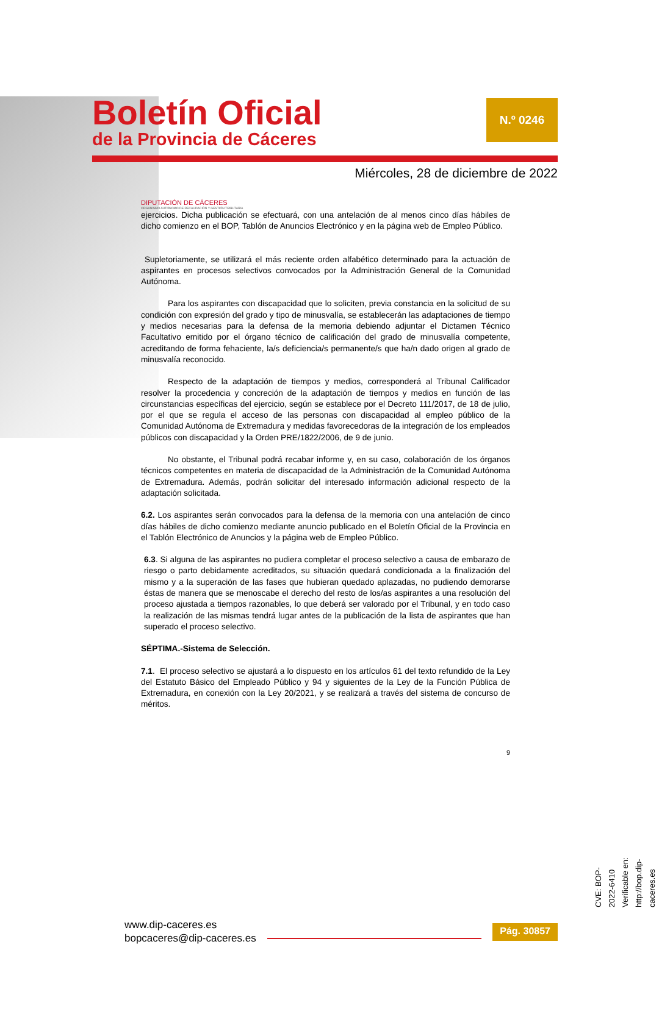Boletín Oficial
de la Provincia de Cáceres
N.º 0246
Miércoles, 28 de diciembre de 2022
DIPUTACIÓN DE CÁCERES
ORGANISMO AUTÓNOMO DE RECAUDACIÓN Y GESTIÓN TRIBUTARIA
ejercicios. Dicha publicación se efectuará, con una antelación de al menos cinco días hábiles de dicho comienzo en el BOP, Tablón de Anuncios Electrónico y en la página web de Empleo Público.
Supletoriamente, se utilizará el más reciente orden alfabético determinado para la actuación de aspirantes en procesos selectivos convocados por la Administración General de la Comunidad Autónoma.
Para los aspirantes con discapacidad que lo soliciten, previa constancia en la solicitud de su condición con expresión del grado y tipo de minusvalía, se establecerán las adaptaciones de tiempo y medios necesarias para la defensa de la memoria debiendo adjuntar el Dictamen Técnico Facultativo emitido por el órgano técnico de calificación del grado de minusvalía competente, acreditando de forma fehaciente, la/s deficiencia/s permanente/s que ha/n dado origen al grado de minusvalía reconocido.
Respecto de la adaptación de tiempos y medios, corresponderá al Tribunal Calificador resolver la procedencia y concreción de la adaptación de tiempos y medios en función de las circunstancias específicas del ejercicio, según se establece por el Decreto 111/2017, de 18 de julio, por el que se regula el acceso de las personas con discapacidad al empleo público de la Comunidad Autónoma de Extremadura y medidas favorecedoras de la integración de los empleados públicos con discapacidad y la Orden PRE/1822/2006, de 9 de junio.
No obstante, el Tribunal podrá recabar informe y, en su caso, colaboración de los órganos técnicos competentes en materia de discapacidad de la Administración de la Comunidad Autónoma de Extremadura. Además, podrán solicitar del interesado información adicional respecto de la adaptación solicitada.
6.2. Los aspirantes serán convocados para la defensa de la memoria con una antelación de cinco días hábiles de dicho comienzo mediante anuncio publicado en el Boletín Oficial de la Provincia en el Tablón Electrónico de Anuncios y la página web de Empleo Público.
6.3. Si alguna de las aspirantes no pudiera completar el proceso selectivo a causa de embarazo de riesgo o parto debidamente acreditados, su situación quedará condicionada a la finalización del mismo y a la superación de las fases que hubieran quedado aplazadas, no pudiendo demorarse éstas de manera que se menoscabe el derecho del resto de los/as aspirantes a una resolución del proceso ajustada a tiempos razonables, lo que deberá ser valorado por el Tribunal, y en todo caso la realización de las mismas tendrá lugar antes de la publicación de la lista de aspirantes que han superado el proceso selectivo.
SÉPTIMA.-Sistema de Selección.
7.1. El proceso selectivo se ajustará a lo dispuesto en los artículos 61 del texto refundido de la Ley del Estatuto Básico del Empleado Público y 94 y siguientes de la Ley de la Función Pública de Extremadura, en conexión con la Ley 20/2021, y se realizará a través del sistema de concurso de méritos.
9
CVE: BOP-2022-6410
Verificable en: http://bop.dip-caceres.es
www.dip-caceres.es
bopcaceres@dip-caceres.es
Pág. 30857